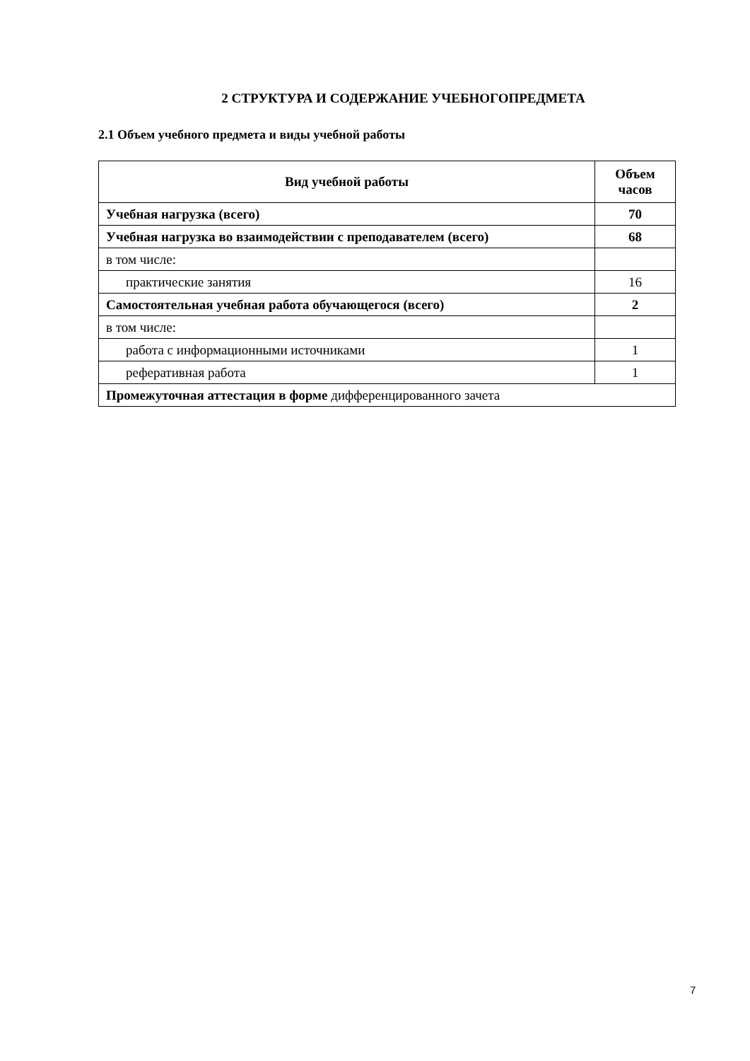2 СТРУКТУРА И СОДЕРЖАНИЕ УЧЕБНОГОПРЕДМЕТА
2.1 Объем учебного предмета и виды учебной работы
| Вид учебной работы | Объем часов |
| --- | --- |
| Учебная нагрузка (всего) | 70 |
| Учебная нагрузка во взаимодействии с преподавателем (всего) | 68 |
| в том числе: | |
| практические занятия | 16 |
| Самостоятельная учебная работа обучающегося (всего) | 2 |
| в том числе: | |
| работа с информационными источниками | 1 |
| реферативная работа | 1 |
| Промежуточная аттестация в форме дифференцированного зачета | |
7